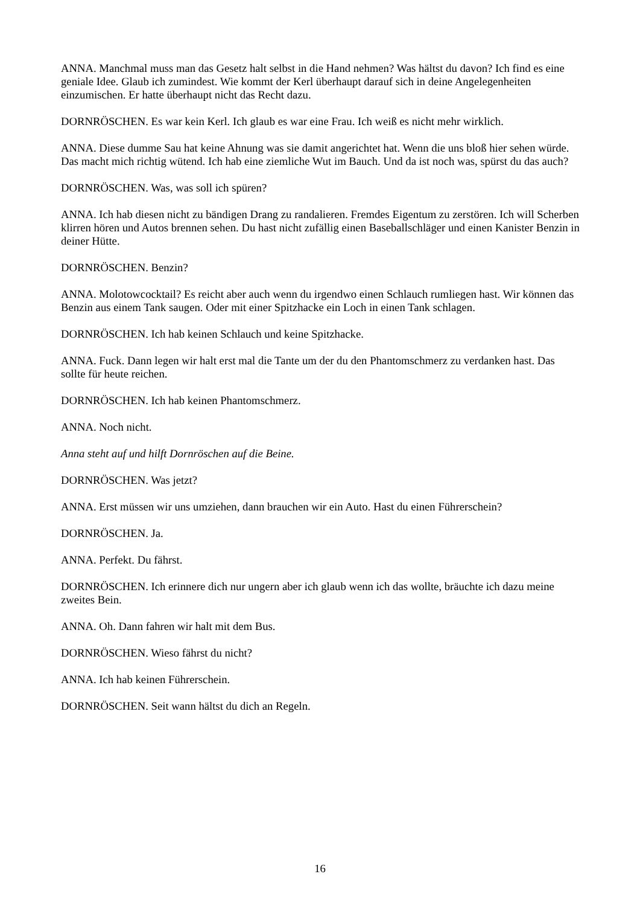ANNA. Manchmal muss man das Gesetz halt selbst in die Hand nehmen? Was hältst du davon? Ich find es eine geniale Idee. Glaub ich zumindest. Wie kommt der Kerl überhaupt darauf sich in deine Angelegenheiten einzumischen. Er hatte überhaupt nicht das Recht dazu.
DORNRÖSCHEN. Es war kein Kerl. Ich glaub es war eine Frau. Ich weiß es nicht mehr wirklich.
ANNA. Diese dumme Sau hat keine Ahnung was sie damit angerichtet hat. Wenn die uns bloß hier sehen würde. Das macht mich richtig wütend. Ich hab eine ziemliche Wut im Bauch. Und da ist noch was, spürst du das auch?
DORNRÖSCHEN. Was, was soll ich spüren?
ANNA. Ich hab diesen nicht zu bändigen Drang zu randalieren. Fremdes Eigentum zu zerstören. Ich will Scherben klirren hören und Autos brennen sehen. Du hast nicht zufällig einen Baseballschläger und einen Kanister Benzin in deiner Hütte.
DORNRÖSCHEN. Benzin?
ANNA. Molotowcocktail? Es reicht aber auch wenn du irgendwo einen Schlauch rumliegen hast. Wir können das Benzin aus einem Tank saugen. Oder mit einer Spitzhacke ein Loch in einen Tank schlagen.
DORNRÖSCHEN. Ich hab keinen Schlauch und keine Spitzhacke.
ANNA. Fuck. Dann legen wir halt erst mal die Tante um der du den Phantomschmerz zu verdanken hast. Das sollte für heute reichen.
DORNRÖSCHEN. Ich hab keinen Phantomschmerz.
ANNA. Noch nicht.
Anna steht auf und hilft Dornröschen auf die Beine.
DORNRÖSCHEN. Was jetzt?
ANNA. Erst müssen wir uns umziehen, dann brauchen wir ein Auto. Hast du einen Führerschein?
DORNRÖSCHEN. Ja.
ANNA. Perfekt. Du fährst.
DORNRÖSCHEN. Ich erinnere dich nur ungern aber ich glaub wenn ich das wollte, bräuchte ich dazu meine zweites Bein.
ANNA. Oh. Dann fahren wir halt mit dem Bus.
DORNRÖSCHEN. Wieso fährst du nicht?
ANNA. Ich hab keinen Führerschein.
DORNRÖSCHEN. Seit wann hältst du dich an Regeln.
16